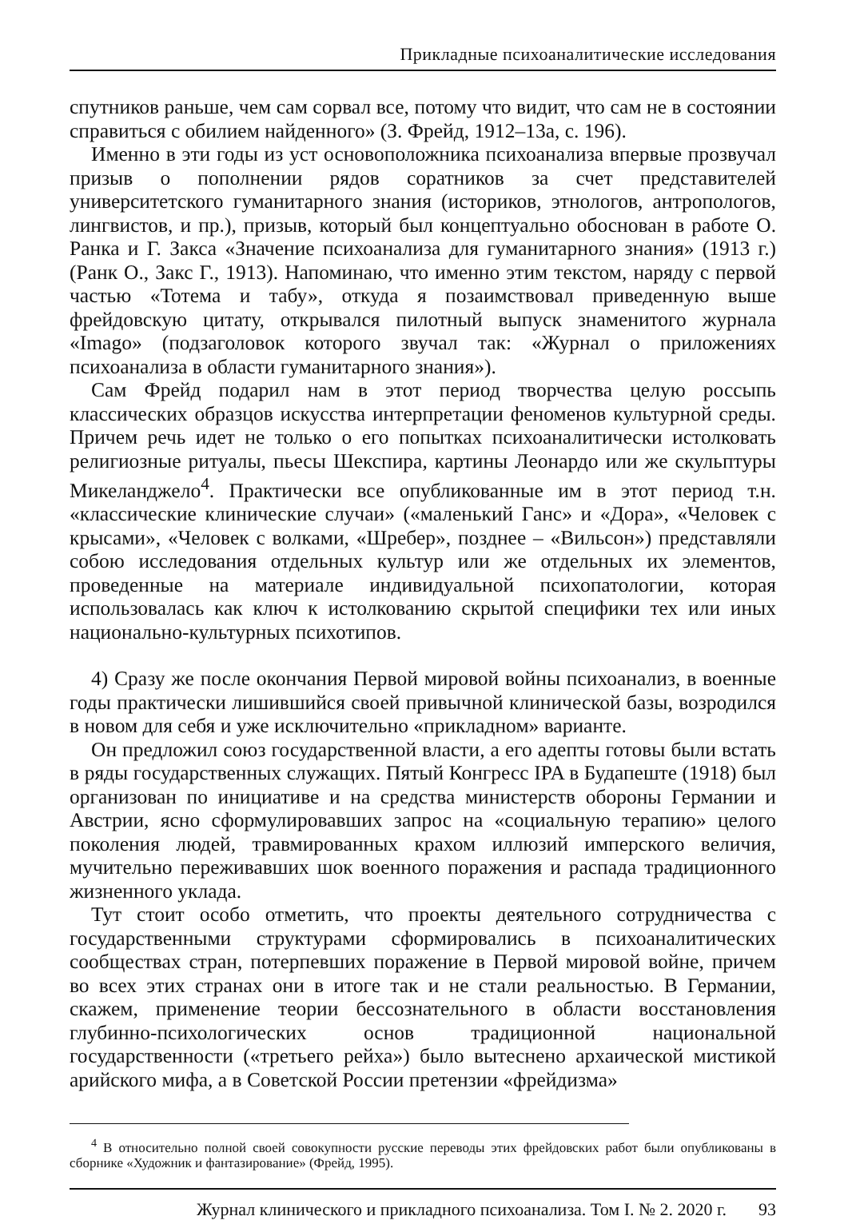Прикладные психоаналитические исследования
спутников раньше, чем сам сорвал все, потому что видит, что сам не в состоянии справиться с обилием найденного» (З. Фрейд, 1912–13а, с. 196).
Именно в эти годы из уст основоположника психоанализа впервые прозвучал призыв о пополнении рядов соратников за счет представителей университетского гуманитарного знания (историков, этнологов, антропологов, лингвистов, и пр.), призыв, который был концептуально обоснован в работе О. Ранка и Г. Закса «Значение психоанализа для гуманитарного знания» (1913 г.) (Ранк О., Закс Г., 1913). Напоминаю, что именно этим текстом, наряду с первой частью «Тотема и табу», откуда я позаимствовал приведенную выше фрейдовскую цитату, открывался пилотный выпуск знаменитого журнала «Imago» (подзаголовок которого звучал так: «Журнал о приложениях психоанализа в области гуманитарного знания»).
Сам Фрейд подарил нам в этот период творчества целую россыпь классических образцов искусства интерпретации феноменов культурной среды. Причем речь идет не только о его попытках психоаналитически истолковать религиозные ритуалы, пьесы Шекспира, картины Леонардо или же скульптуры Микеланджело<sup>4</sup>. Практически все опубликованные им в этот период т.н. «классические клинические случаи» («маленький Ганс» и «Дора», «Человек с крысами», «Человек с волками, «Шребер», позднее – «Вильсон») представляли собою исследования отдельных культур или же отдельных их элементов, проведенные на материале индивидуальной психопатологии, которая использовалась как ключ к истолкованию скрытой специфики тех или иных национально-культурных психотипов.
4) Сразу же после окончания Первой мировой войны психоанализ, в военные годы практически лишившийся своей привычной клинической базы, возродился в новом для себя и уже исключительно «прикладном» варианте.
Он предложил союз государственной власти, а его адепты готовы были встать в ряды государственных служащих. Пятый Конгресс IPA в Будапеште (1918) был организован по инициативе и на средства министерств обороны Германии и Австрии, ясно сформулировавших запрос на «социальную терапию» целого поколения людей, травмированных крахом иллюзий имперского величия, мучительно переживавших шок военного поражения и распада традиционного жизненного уклада.
Тут стоит особо отметить, что проекты деятельного сотрудничества с государственными структурами сформировались в психоаналитических сообществах стран, потерпевших поражение в Первой мировой войне, причем во всех этих странах они в итоге так и не стали реальностью. В Германии, скажем, применение теории бессознательного в области восстановления глубинно-психологических основ традиционной национальной государственности («третьего рейха») было вытеснено архаической мистикой арийского мифа, а в Советской России претензии «фрейдизма»
<sup>4</sup> В относительно полной своей совокупности русские переводы этих фрейдовских работ были опубликованы в сборнике «Художник и фантазирование» (Фрейд, 1995).
Журнал клинического и прикладного психоанализа. Том I. № 2. 2020 г. 93